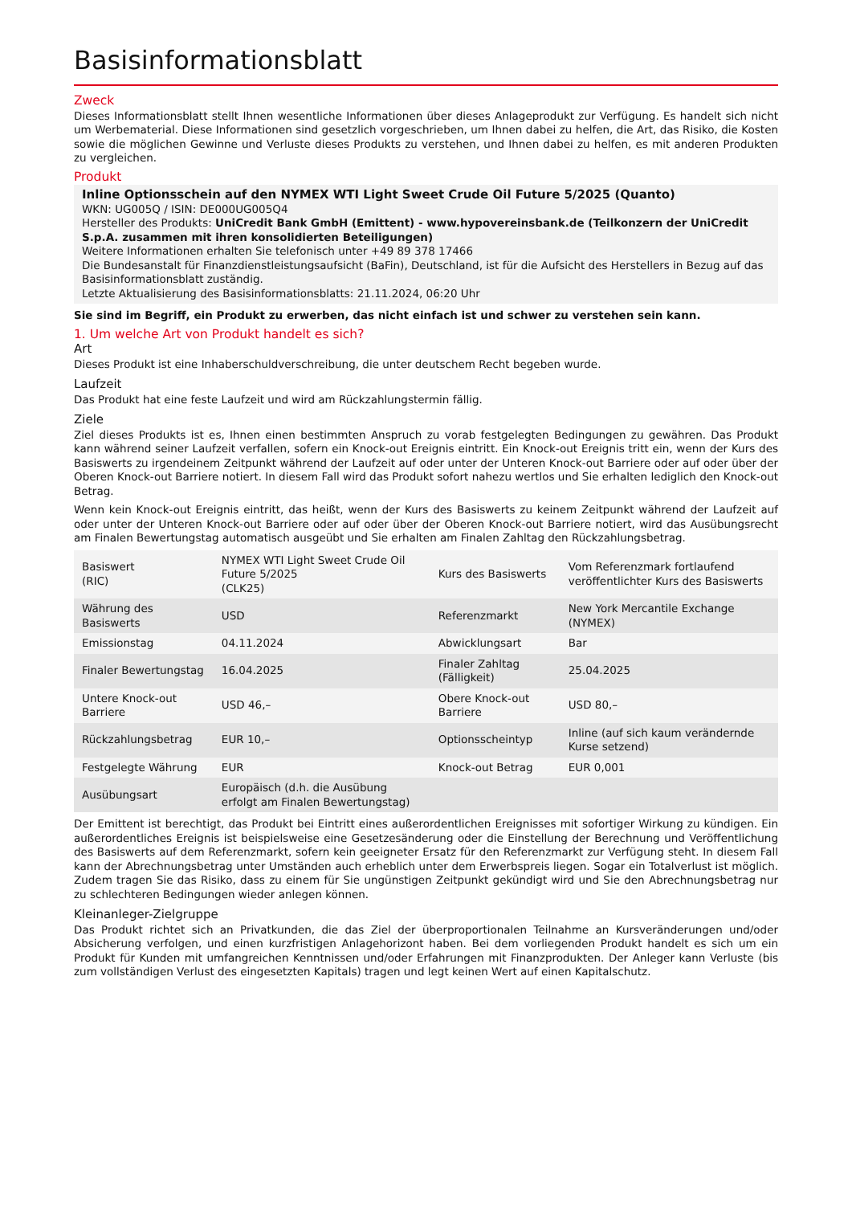Basisinformationsblatt
Zweck
Dieses Informationsblatt stellt Ihnen wesentliche Informationen über dieses Anlageprodukt zur Verfügung. Es handelt sich nicht um Werbematerial. Diese Informationen sind gesetzlich vorgeschrieben, um Ihnen dabei zu helfen, die Art, das Risiko, die Kosten sowie die möglichen Gewinne und Verluste dieses Produkts zu verstehen, und Ihnen dabei zu helfen, es mit anderen Produkten zu vergleichen.
Produkt
Inline Optionsschein auf den NYMEX WTI Light Sweet Crude Oil Future 5/2025 (Quanto)
WKN: UG005Q / ISIN: DE000UG005Q4
Hersteller des Produkts: UniCredit Bank GmbH (Emittent) - www.hypovereinsbank.de (Teilkonzern der UniCredit S.p.A. zusammen mit ihren konsolidierten Beteiligungen)
Weitere Informationen erhalten Sie telefonisch unter +49 89 378 17466
Die Bundesanstalt für Finanzdienstleistungsaufsicht (BaFin), Deutschland, ist für die Aufsicht des Herstellers in Bezug auf das Basisinformationsblatt zuständig.
Letzte Aktualisierung des Basisinformationsblatts: 21.11.2024, 06:20 Uhr
Sie sind im Begriff, ein Produkt zu erwerben, das nicht einfach ist und schwer zu verstehen sein kann.
1. Um welche Art von Produkt handelt es sich?
Art
Dieses Produkt ist eine Inhaberschuldverschreibung, die unter deutschem Recht begeben wurde.
Laufzeit
Das Produkt hat eine feste Laufzeit und wird am Rückzahlungstermin fällig.
Ziele
Ziel dieses Produkts ist es, Ihnen einen bestimmten Anspruch zu vorab festgelegten Bedingungen zu gewähren. Das Produkt kann während seiner Laufzeit verfallen, sofern ein Knock-out Ereignis eintritt. Ein Knock-out Ereignis tritt ein, wenn der Kurs des Basiswerts zu irgendeinem Zeitpunkt während der Laufzeit auf oder unter der Unteren Knock-out Barriere oder auf oder über der Oberen Knock-out Barriere notiert. In diesem Fall wird das Produkt sofort nahezu wertlos und Sie erhalten lediglich den Knock-out Betrag.
Wenn kein Knock-out Ereignis eintritt, das heißt, wenn der Kurs des Basiswerts zu keinem Zeitpunkt während der Laufzeit auf oder unter der Unteren Knock-out Barriere oder auf oder über der Oberen Knock-out Barriere notiert, wird das Ausübungsrecht am Finalen Bewertungstag automatisch ausgeübt und Sie erhalten am Finalen Zahltag den Rückzahlungsbetrag.
| Basiswert (RIC) | NYMEX WTI Light Sweet Crude Oil Future 5/2025 (CLK25) | Kurs des Basiswerts | Vom Referenzmark fortlaufend veröffentlichter Kurs des Basiswerts |
| Währung des Basiswerts | USD | Referenzmarkt | New York Mercantile Exchange (NYMEX) |
| Emissionstag | 04.11.2024 | Abwicklungsart | Bar |
| Finaler Bewertungstag | 16.04.2025 | Finaler Zahltag (Fälligkeit) | 25.04.2025 |
| Untere Knock-out Barriere | USD 46,– | Obere Knock-out Barriere | USD 80,– |
| Rückzahlungsbetrag | EUR 10,– | Optionsscheintyp | Inline (auf sich kaum verändernde Kurse setzend) |
| Festgelegte Währung | EUR | Knock-out Betrag | EUR 0,001 |
| Ausübungsart | Europäisch (d.h. die Ausübung erfolgt am Finalen Bewertungstag) | | |
Der Emittent ist berechtigt, das Produkt bei Eintritt eines außerordentlichen Ereignisses mit sofortiger Wirkung zu kündigen. Ein außerordentliches Ereignis ist beispielsweise eine Gesetzesänderung oder die Einstellung der Berechnung und Veröffentlichung des Basiswerts auf dem Referenzmarkt, sofern kein geeigneter Ersatz für den Referenzmarkt zur Verfügung steht. In diesem Fall kann der Abrechnungsbetrag unter Umständen auch erheblich unter dem Erwerbspreis liegen. Sogar ein Totalverlust ist möglich. Zudem tragen Sie das Risiko, dass zu einem für Sie ungünstigen Zeitpunkt gekündigt wird und Sie den Abrechnungsbetrag nur zu schlechteren Bedingungen wieder anlegen können.
Kleinanleger-Zielgruppe
Das Produkt richtet sich an Privatkunden, die das Ziel der überproportionalen Teilnahme an Kursveränderungen und/oder Absicherung verfolgen, und einen kurzfristigen Anlagehorizont haben. Bei dem vorliegenden Produkt handelt es sich um ein Produkt für Kunden mit umfangreichen Kenntnissen und/oder Erfahrungen mit Finanzprodukten. Der Anleger kann Verluste (bis zum vollständigen Verlust des eingesetzten Kapitals) tragen und legt keinen Wert auf einen Kapitalschutz.